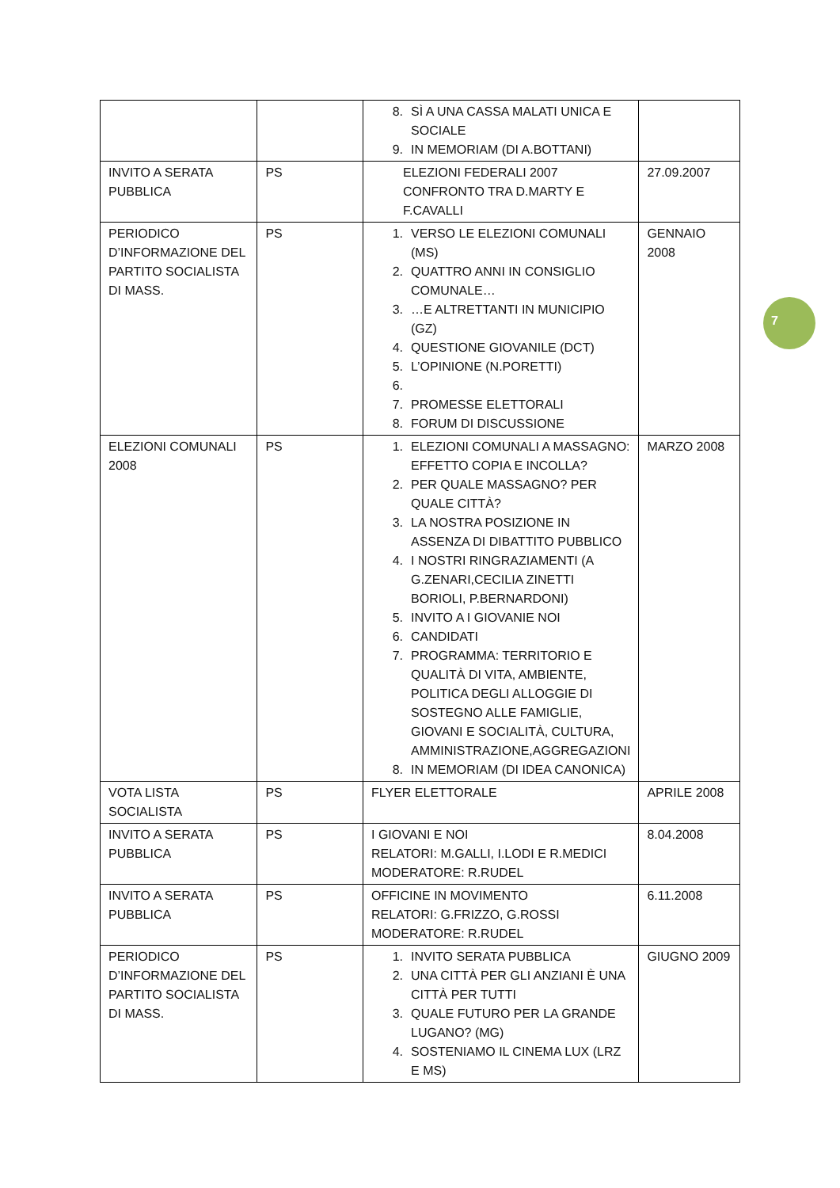| | | 8. SÌ A UNA CASSA MALATI UNICA E SOCIALE 9. IN MEMORIAM (DI A.BOTTANI) | |
| INVITO A SERATA PUBBLICA | PS | ELEZIONI FEDERALI 2007 CONFRONTO TRA D.MARTY E F.CAVALLI | 27.09.2007 |
| PERIODICO D’INFORMAZIONE DEL PARTITO SOCIALISTA DI MASS. | PS | 1. VERSO LE ELEZIONI COMUNALI (MS) 2. QUATTRO ANNI IN CONSIGLIO COMUNALE… 3. …E ALTRETTANTI IN MUNICIPIO (GZ) 4. QUESTIONE GIOVANILE (DCT) 5. L’OPINIONE (N.PORETTI) 6. 7. PROMESSE ELETTORALI 8. FORUM DI DISCUSSIONE | GENNAIO 2008 |
| ELEZIONI COMUNALI 2008 | PS | 1. ELEZIONI COMUNALI A MASSAGNO: EFFETTO COPIA E INCOLLA? 2. PER QUALE MASSAGNO? PER QUALE CITTÀ? 3. LA NOSTRA POSIZIONE IN ASSENZA DI DIBATTITO PUBBLICO 4. I NOSTRI RINGRAZIAMENTI (A G.ZENARI,CECILIA ZINETTI BORIOLI, P.BERNARDONI) 5. INVITO A I GIOVANIE NOI 6. CANDIDATI 7. PROGRAMMA: TERRITORIO E QUALITÀ DI VITA, AMBIENTE, POLITICA DEGLI ALLOGGIE DI SOSTEGNO ALLE FAMIGLIE, GIOVANI E SOCIALITÀ, CULTURA, AMMINISTRAZIONE,AGGREGAZIONI 8. IN MEMORIAM (DI IDEA CANONICA) | MARZO 2008 |
| VOTA LISTA SOCIALISTA | PS | FLYER ELETTORALE | APRILE 2008 |
| INVITO A SERATA PUBBLICA | PS | I GIOVANI E NOI RELATORI: M.GALLI, I.LODI E R.MEDICI MODERATORE: R.RUDEL | 8.04.2008 |
| INVITO A SERATA PUBBLICA | PS | OFFICINE IN MOVIMENTO RELATORI: G.FRIZZO, G.ROSSI MODERATORE: R.RUDEL | 6.11.2008 |
| PERIODICO D’INFORMAZIONE DEL PARTITO SOCIALISTA DI MASS. | PS | 1. INVITO SERATA PUBBLICA 2. UNA CITTÀ PER GLI ANZIANI È UNA CITTÀ PER TUTTI 3. QUALE FUTURO PER LA GRANDE LUGANO? (MG) 4. SOSTENIAMO IL CINEMA LUX (LRZ E MS) | GIUGNO 2009 |
7